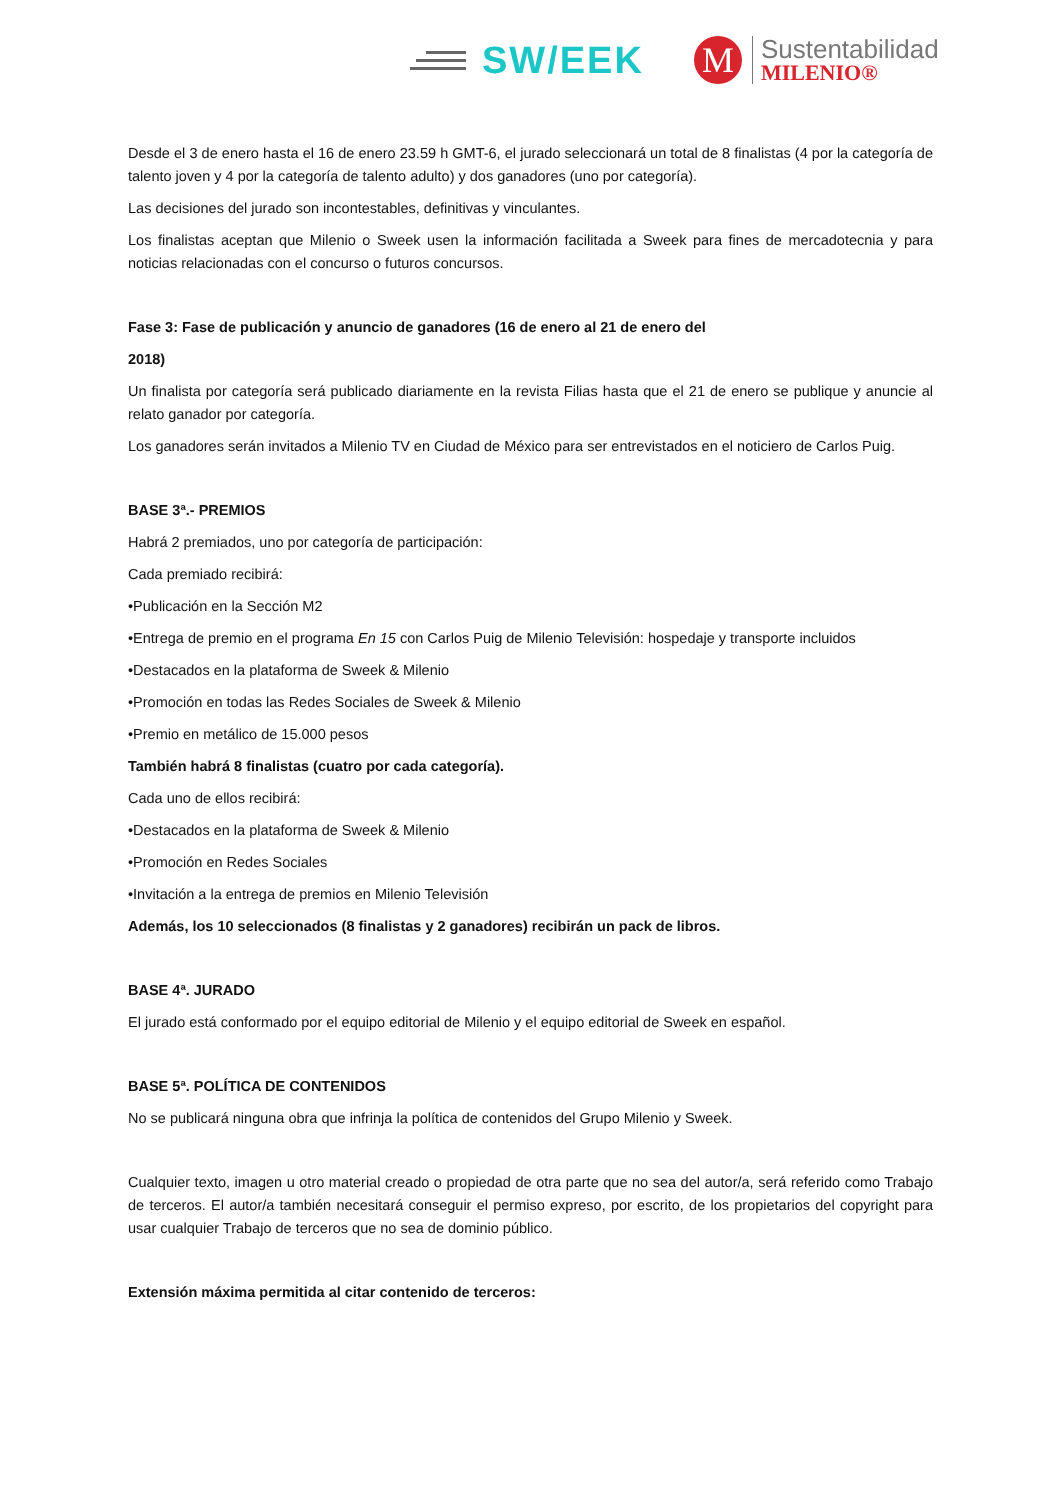SW/EEK
M
Sustentabilidad
MILENIO®
Desde el 3 de enero hasta el 16 de enero 23.59 h GMT-6, el jurado seleccionará un total de 8 finalistas (4 por la categoría de talento joven y 4 por la categoría de talento adulto) y dos ganadores (uno por categoría).
Las decisiones del jurado son incontestables, definitivas y vinculantes.
Los finalistas aceptan que Milenio o Sweek usen la información facilitada a Sweek para fines de mercadotecnia y para noticias relacionadas con el concurso o futuros concursos.
Fase 3: Fase de publicación y anuncio de ganadores (16 de enero al 21 de enero del
2018)
Un finalista por categoría será publicado diariamente en la revista Filias hasta que el 21 de enero se publique y anuncie al relato ganador por categoría.
Los ganadores serán invitados a Milenio TV en Ciudad de México para ser entrevistados en el noticiero de Carlos Puig.
BASE 3ª.- PREMIOS
Habrá 2 premiados, uno por categoría de participación:
Cada premiado recibirá:
•Publicación en la Sección M2
•Entrega de premio en el programa En 15 con Carlos Puig de Milenio Televisión: hospedaje y transporte incluidos
•Destacados en la plataforma de Sweek & Milenio
•Promoción en todas las Redes Sociales de Sweek & Milenio
•Premio en metálico de 15.000 pesos
También habrá 8 finalistas (cuatro por cada categoría).
Cada uno de ellos recibirá:
•Destacados en la plataforma de Sweek & Milenio
•Promoción en Redes Sociales
•Invitación a la entrega de premios en Milenio Televisión
Además, los 10 seleccionados (8 finalistas y 2 ganadores) recibirán un pack de libros.
BASE 4ª. JURADO
El jurado está conformado por el equipo editorial de Milenio y el equipo editorial de Sweek en español.
BASE 5ª. POLÍTICA DE CONTENIDOS
No se publicará ninguna obra que infrinja la política de contenidos del Grupo Milenio y Sweek.
Cualquier texto, imagen u otro material creado o propiedad de otra parte que no sea del autor/a, será referido como Trabajo de terceros. El autor/a también necesitará conseguir el permiso expreso, por escrito, de los propietarios del copyright para usar cualquier Trabajo de terceros que no sea de dominio público.
Extensión máxima permitida al citar contenido de terceros: